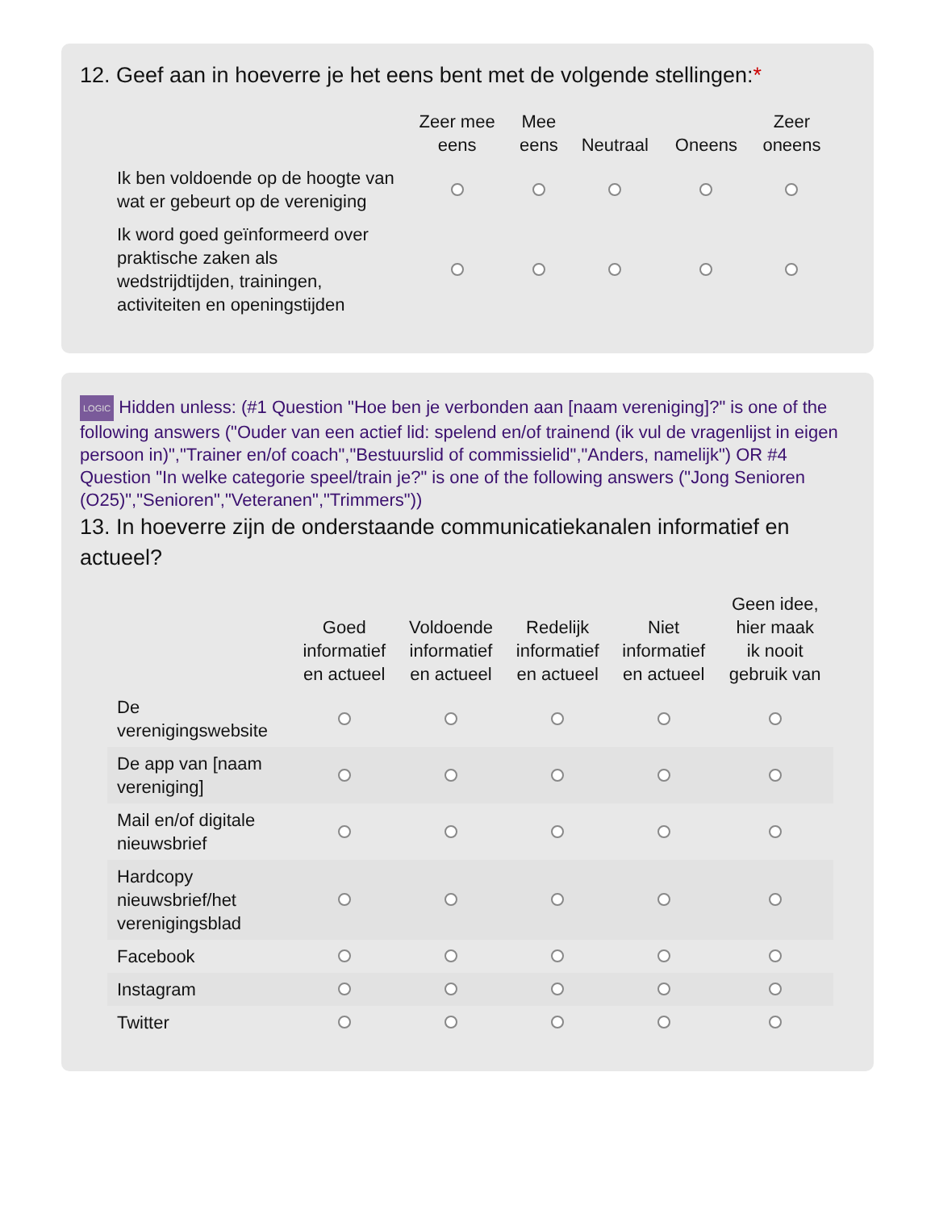12. Geef aan in hoeverre je het eens bent met de volgende stellingen:*
| | Zeer mee eens | Mee eens | Neutraal | Oneens | Zeer oneens |
| --- | --- | --- | --- | --- | --- |
| Ik ben voldoende op de hoogte van wat er gebeurt op de vereniging | | | | | |
| Ik word goed geïnformeerd over praktische zaken als wedstrijdtijden, trainingen, activiteiten en openingstijden | | | | | |
LOGIC Hidden unless: (#1 Question "Hoe ben je verbonden aan [naam vereniging]?" is one of the following answers ("Ouder van een actief lid: spelend en/of trainend (ik vul de vragenlijst in eigen persoon in)","Trainer en/of coach","Bestuurslid of commissielid","Anders, namelijk") OR #4 Question "In welke categorie speel/train je?" is one of the following answers ("Jong Senioren (O25)","Senioren","Veteranen","Trimmers"))
13. In hoeverre zijn de onderstaande communicatiekanalen informatief en actueel?
| | Goed informatief en actueel | Voldoende informatief en actueel | Redelijk informatief en actueel | Niet informatief en actueel | Geen idee, hier maak ik nooit gebruik van |
| --- | --- | --- | --- | --- | --- |
| De verenigingswebsite | | | | | |
| De app van [naam vereniging] | | | | | |
| Mail en/of digitale nieuwsbrief | | | | | |
| Hardcopy nieuwsbrief/het verenigingsblad | | | | | |
| Facebook | | | | | |
| Instagram | | | | | |
| Twitter | | | | | |